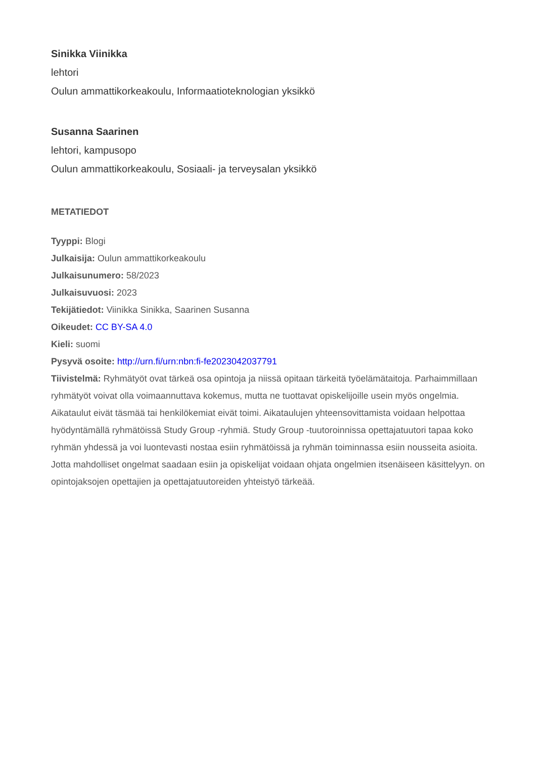Sinikka Viinikka
lehtori
Oulun ammattikorkeakoulu, Informaatioteknologian yksikkö
Susanna Saarinen
lehtori, kampusopo
Oulun ammattikorkeakoulu, Sosiaali- ja terveysalan yksikkö
METATIEDOT
Tyyppi: Blogi
Julkaisija: Oulun ammattikorkeakoulu
Julkaisunumero: 58/2023
Julkaisuvuosi: 2023
Tekijätiedot: Viinikka Sinikka, Saarinen Susanna
Oikeudet: CC BY-SA 4.0
Kieli: suomi
Pysyvä osoite: http://urn.fi/urn:nbn:fi-fe2023042037791
Tiivistelmä: Ryhmätyöt ovat tärkeä osa opintoja ja niissä opitaan tärkeitä työelämätaitoja. Parhaimmillaan ryhmätyöt voivat olla voimaannuttava kokemus, mutta ne tuottavat opiskelijoille usein myös ongelmia. Aikataulut eivät täsmää tai henkilökemiat eivät toimi. Aikataulujen yhteensovittamista voidaan helpottaa hyödyntämällä ryhmätöissä Study Group -ryhmiä. Study Group -tuutoroinnissa opettajatuutori tapaa koko ryhmän yhdessä ja voi luontevasti nostaa esiin ryhmätöissä ja ryhmän toiminnassa esiin nousseita asioita. Jotta mahdolliset ongelmat saadaan esiin ja opiskelijat voidaan ohjata ongelmien itsenäiseen käsittelyyn. on opintojaksojen opettajien ja opettajatuutoreiden yhteistyö tärkeää.